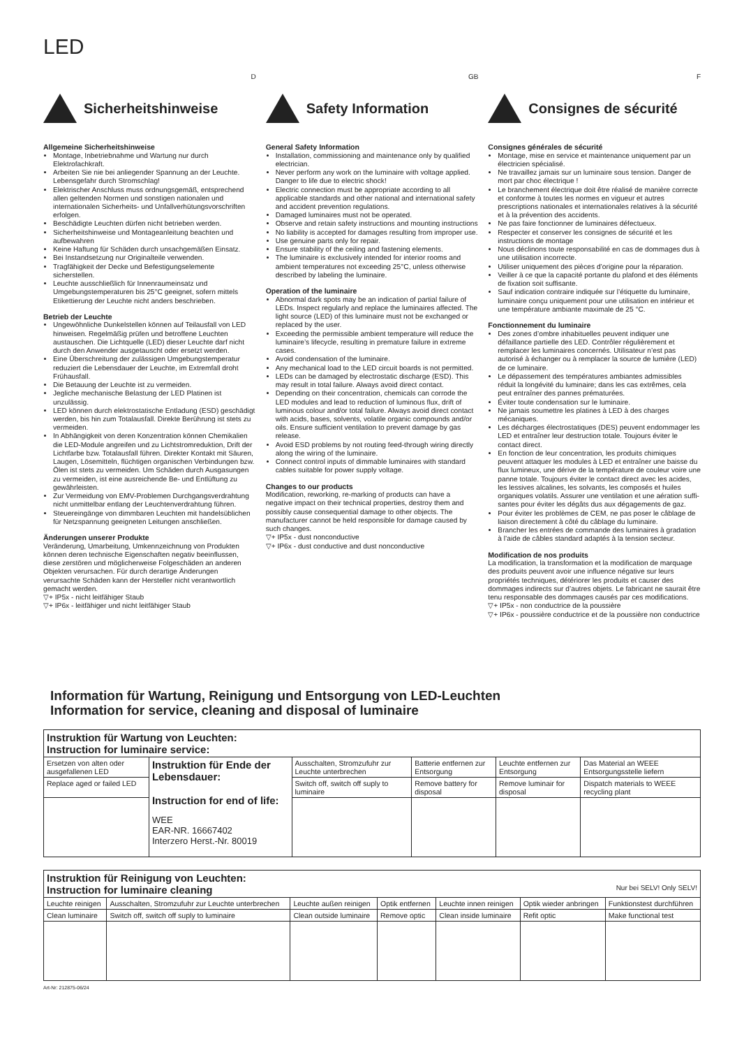LED
D
Sicherheitshinweise
Allgemeine Sicherheitshinweise
Montage, Inbetriebnahme und Wartung nur durch Elektrofachkraft.
Arbeiten Sie nie bei anliegender Spannung an der Leuchte. Lebensgefahr durch Stromschlag!
Elektrischer Anschluss muss ordnungsgemäß, entsprechend allen geltenden Normen und sonstigen nationalen und internationalen Sicherheits- und Unfallverhütungsvorschriften erfolgen.
Beschädigte Leuchten dürfen nicht betrieben werden.
Sicherheitshinweise und Montageanleitung beachten und aufbewahren
Keine Haftung für Schäden durch unsachgemäßen Einsatz.
Bei Instandsetzung nur Originalteile verwenden.
Tragfähigkeit der Decke und Befestigungselemente sicherstellen.
Leuchte ausschließlich für Innenraumeinsatz und Umgebungstemperaturen bis 25°C geeignet, sofern mittels Etikettierung der Leuchte nicht anders beschrieben.
Betrieb der Leuchte
Ungewöhnliche Dunkelstellen können auf Teilausfall von LED hinweisen. Regelmäßig prüfen und betroffene Leuchten austauschen. Die Lichtquelle (LED) dieser Leuchte darf nicht durch den Anwender ausgetauscht oder ersetzt werden.
Eine Überschreitung der zulässigen Umgebungstemperatur reduziert die Lebensdauer der Leuchte, im Extremfall droht Frühausfall.
Die Betauung der Leuchte ist zu vermeiden.
Jegliche mechanische Belastung der LED Platinen ist unzulässig.
LED können durch elektrostatische Entladung (ESD) geschädigt werden, bis hin zum Totalausfall. Direkte Berührung ist stets zu vermeiden.
In Abhängigkeit von deren Konzentration können Chemikalien die LED-Module angreifen und zu Lichtstromreduktion, Drift der Lichtfarbe bzw. Totalausfall führen. Direkter Kontakt mit Säuren, Laugen, Lösemitteln, flüchtigen organischen Verbindungen bzw. Ölen ist stets zu vermeiden. Um Schäden durch Ausgasungen zu vermeiden, ist eine ausreichende Be- und Entlüftung zu gewährleisten.
Zur Vermeidung von EMV-Problemen Durchgangsverdrahtung nicht unmittelbar entlang der Leuchtenverdrahtung führen.
Steuereingänge von dimmbaren Leuchten mit handelsüblichen für Netzspannung geeigneten Leitungen anschließen.
Änderungen unserer Produkte
Veränderung, Umarbeitung, Umkennzeichnung von Produkten können deren technische Eigenschaften negativ beeinflussen, diese zerstören und möglicherweise Folgeschäden an anderen Objekten verursachen. Für durch derartige Änderungen verursachte Schäden kann der Hersteller nicht verantwortlich gemacht werden.
▽+ IP5x - nicht leitfähiger Staub
▽+ IP6x - leitfähiger und nicht leitfähiger Staub
GB
Safety Information
General Safety Information
Installation, commissioning and maintenance only by qualified electrician.
Never perform any work on the luminaire with voltage applied. Danger to life due to electric shock!
Electric connection must be appropriate according to all applicable standards and other national and international safety and accident prevention regulations.
Damaged luminaires must not be operated.
Observe and retain safety instructions and mounting instructions
No liability is accepted for damages resulting from improper use.
Use genuine parts only for repair.
Ensure stability of the ceiling and fastening elements.
The luminaire is exclusively intended for interior rooms and ambient temperatures not exceeding 25°C, unless otherwise described by labeling the luminaire.
Operation of the luminaire
Abnormal dark spots may be an indication of partial failure of LEDs. Inspect regularly and replace the luminaires affected. The light source (LED) of this luminaire must not be exchanged or replaced by the user.
Exceeding the permissible ambient temperature will reduce the luminaire’s lifecycle, resulting in premature failure in extreme cases.
Avoid condensation of the luminaire.
Any mechanical load to the LED circuit boards is not permitted.
LEDs can be damaged by electrostatic discharge (ESD). This may result in total failure. Always avoid direct contact.
Depending on their concentration, chemicals can corrode the LED modules and lead to reduction of luminous flux, drift of luminous colour and/or total failure. Always avoid direct contact with acids, bases, solvents, volatile organic compounds and/or oils. Ensure sufficient ventilation to prevent damage by gas release.
Avoid ESD problems by not routing feed-through wiring directly along the wiring of the luminaire.
Connect control inputs of dimmable luminaires with standard cables suitable for power supply voltage.
Changes to our products
Modification, reworking, re-marking of products can have a negative impact on their technical properties, destroy them and possibly cause consequential damage to other objects. The manufacturer cannot be held responsible for damage caused by such changes.
▽+ IP5x - dust nonconductive
▽+ IP6x - dust conductive and dust nonconductive
F
Consignes de sécurité
Consignes générales de sécurité
Montage, mise en service et maintenance uniquement par un électricien spécialisé.
Ne travaillez jamais sur un luminaire sous tension. Danger de mort par choc électrique !
Le branchement électrique doit être réalisé de manière correcte et conforme à toutes les normes en vigueur et autres prescriptions nationales et internationales relatives à la sécurité et à la prévention des accidents.
Ne pas faire fonctionner de luminaires défectueux.
Respecter et conserver les consignes de sécurité et les instructions de montage
Nous déclinons toute responsabilité en cas de dommages dus à une utilisation incorrecte.
Utiliser uniquement des pièces d’origine pour la réparation.
Veiller à ce que la capacité portante du plafond et des éléments de fixation soit suffisante.
Sauf indication contraire indiquée sur l’étiquette du luminaire, luminaire conçu uniquement pour une utilisation en intérieur et une température ambiante maximale de 25 °C.
Fonctionnement du luminaire
Des zones d’ombre inhabituelles peuvent indiquer une défaillance partielle des LED. Contrôler régulièrement et remplacer les luminaires concernés. Utilisateur n’est pas autorisé à échanger ou à remplacer la source de lumière (LED) de ce luminaire.
Le dépassement des températures ambiantes admissibles réduit la longévité du luminaire; dans les cas extrêmes, cela peut entraîner des pannes prématurées.
Éviter toute condensation sur le luminaire.
Ne jamais soumettre les platines à LED à des charges mécaniques.
Les décharges électrostatiques (DES) peuvent endommager les LED et entraîner leur destruction totale. Toujours éviter le contact direct.
En fonction de leur concentration, les produits chimiques peuvent attaquer les modules à LED et entraîner une baisse du flux lumineux, une dérive de la température de couleur voire une panne totale. Toujours éviter le contact direct avec les acides, les lessives alcalines, les solvants, les composés et huiles organiques volatils. Assurer une ventilation et une aération suffi-santes pour éviter les dégâts dus aux dégagements de gaz.
Pour éviter les problèmes de CEM, ne pas poser le câblage de liaison directement à côté du câblage du luminaire.
Brancher les entrées de commande des luminaires à gradation à l’aide de câbles standard adaptés à la tension secteur.
Modification de nos produits
La modification, la transformation et la modification de marquage des produits peuvent avoir une influence négative sur leurs propriétés techniques, détériorer les produits et causer des dommages indirects sur d’autres objets. Le fabricant ne saurait être tenu responsable des dommages causés par ces modifications.
▽+ IP5x - non conductrice de la poussière
▽+ IP6x - poussière conductrice et de la poussière non conductrice
Information für Wartung, Reinigung und Entsorgung von LED-Leuchten
Information for service, cleaning and disposal of luminaire
| Instruktion für Wartung von Leuchten: Instruction for luminaire service: | | | | | |
| Ersetzen von alten oder ausgefallenen LED | Instruktion für Ende der Lebensdauer: Instruction for end of life: WEE EAR-NR. 16667402 Interzero Herst.-Nr. 80019 | Ausschalten, Stromzufuhr zur Leuchte unterbrechen | Batterie entfernen zur Entsorgung | Leuchte entfernen zur Entsorgung | Das Material an WEEE Entsorgungsstelle liefern |
| Replace aged or failed LED | | Switch off, switch off suply to luminaire | Remove battery for disposal | Remove luminair for disposal | Dispatch materials to WEEE recycling plant |
| Instruktion für Reinigung von Leuchten: Instruction for luminaire cleaning Nur bei SELV! Only SELV! | | | | | | |
| Leuchte reinigen | Ausschalten, Stromzufuhr zur Leuchte unterbrechen | Leuchte außen reinigen | Optik entfernen | Leuchte innen reinigen | Optik wieder anbringen | Funktionstest durchführen |
| Clean luminaire | Switch off, switch off suply to luminaire | Clean outside luminaire | Remove optic | Clean inside luminaire | Refit optic | Make functional test |
Art-Nr: 212875-06/24